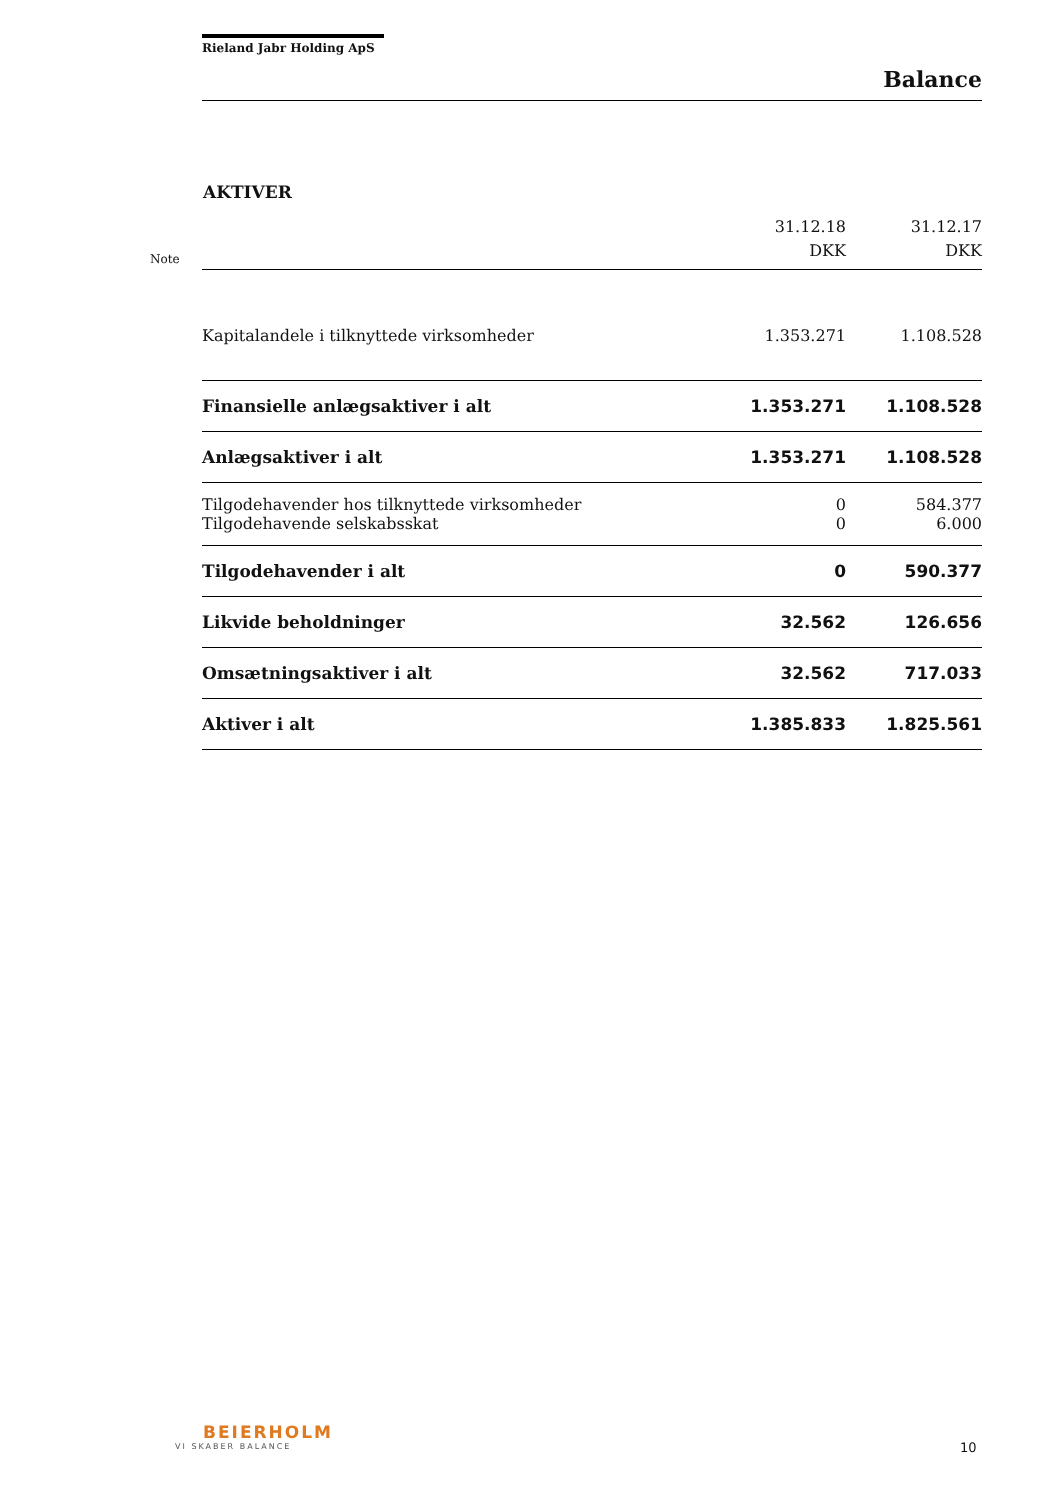Rieland Jabr Holding ApS
Balance
AKTIVER
| Note | | 31.12.18 DKK | 31.12.17 DKK |
| --- | --- | --- | --- |
| | Kapitalandele i tilknyttede virksomheder | 1.353.271 | 1.108.528 |
| | Finansielle anlægsaktiver i alt | 1.353.271 | 1.108.528 |
| | Anlægsaktiver i alt | 1.353.271 | 1.108.528 |
| | Tilgodehavender hos tilknyttede virksomheder | 0 | 584.377 |
| | Tilgodehavende selskabsskat | 0 | 6.000 |
| | Tilgodehavender i alt | 0 | 590.377 |
| | Likvide beholdninger | 32.562 | 126.656 |
| | Omsætningsaktiver i alt | 32.562 | 717.033 |
| | Aktiver i alt | 1.385.833 | 1.825.561 |
BEIERHOLM
VI SKABER BALANCE
10